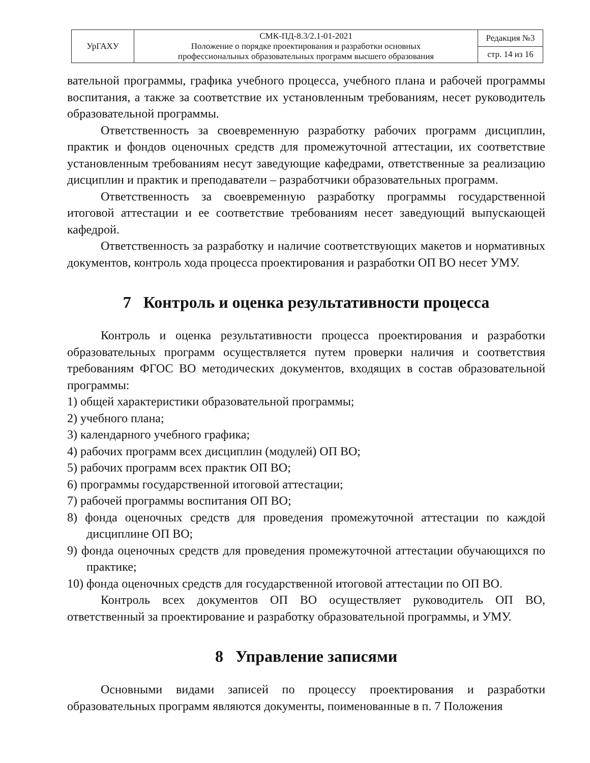| УрГАХУ | СМК-ПД-8.3/2.1-01-2021 Положение о порядке проектирования и разработки основных профессиональных образовательных программ высшего образования | Редакция №3 |
| | | стр. 14 из 16 |
вательной программы, графика учебного процесса, учебного плана и рабочей программы воспитания, а также за соответствие их установленным требованиям, несет руководитель образовательной программы.
Ответственность за своевременную разработку рабочих программ дисциплин, практик и фондов оценочных средств для промежуточной аттестации, их соответствие установленным требованиям несут заведующие кафедрами, ответственные за реализацию дисциплин и практик и преподаватели – разработчики образовательных программ.
Ответственность за своевременную разработку программы государственной итоговой аттестации и ее соответствие требованиям несет заведующий выпускающей кафедрой.
Ответственность за разработку и наличие соответствующих макетов и нормативных документов, контроль хода процесса проектирования и разработки ОП ВО несет УМУ.
7 Контроль и оценка результативности процесса
Контроль и оценка результативности процесса проектирования и разработки образовательных программ осуществляется путем проверки наличия и соответствия требованиям ФГОС ВО методических документов, входящих в состав образовательной программы:
1) общей характеристики образовательной программы;
2) учебного плана;
3) календарного учебного графика;
4) рабочих программ всех дисциплин (модулей) ОП ВО;
5) рабочих программ всех практик ОП ВО;
6) программы государственной итоговой аттестации;
7) рабочей программы воспитания ОП ВО;
8) фонда оценочных средств для проведения промежуточной аттестации по каждой дисциплине ОП ВО;
9) фонда оценочных средств для проведения промежуточной аттестации обучающихся по практике;
10) фонда оценочных средств для государственной итоговой аттестации по ОП ВО.
Контроль всех документов ОП ВО осуществляет руководитель ОП ВО, ответственный за проектирование и разработку образовательной программы, и УМУ.
8 Управление записями
Основными видами записей по процессу проектирования и разработки образовательных программ являются документы, поименованные в п. 7 Положения